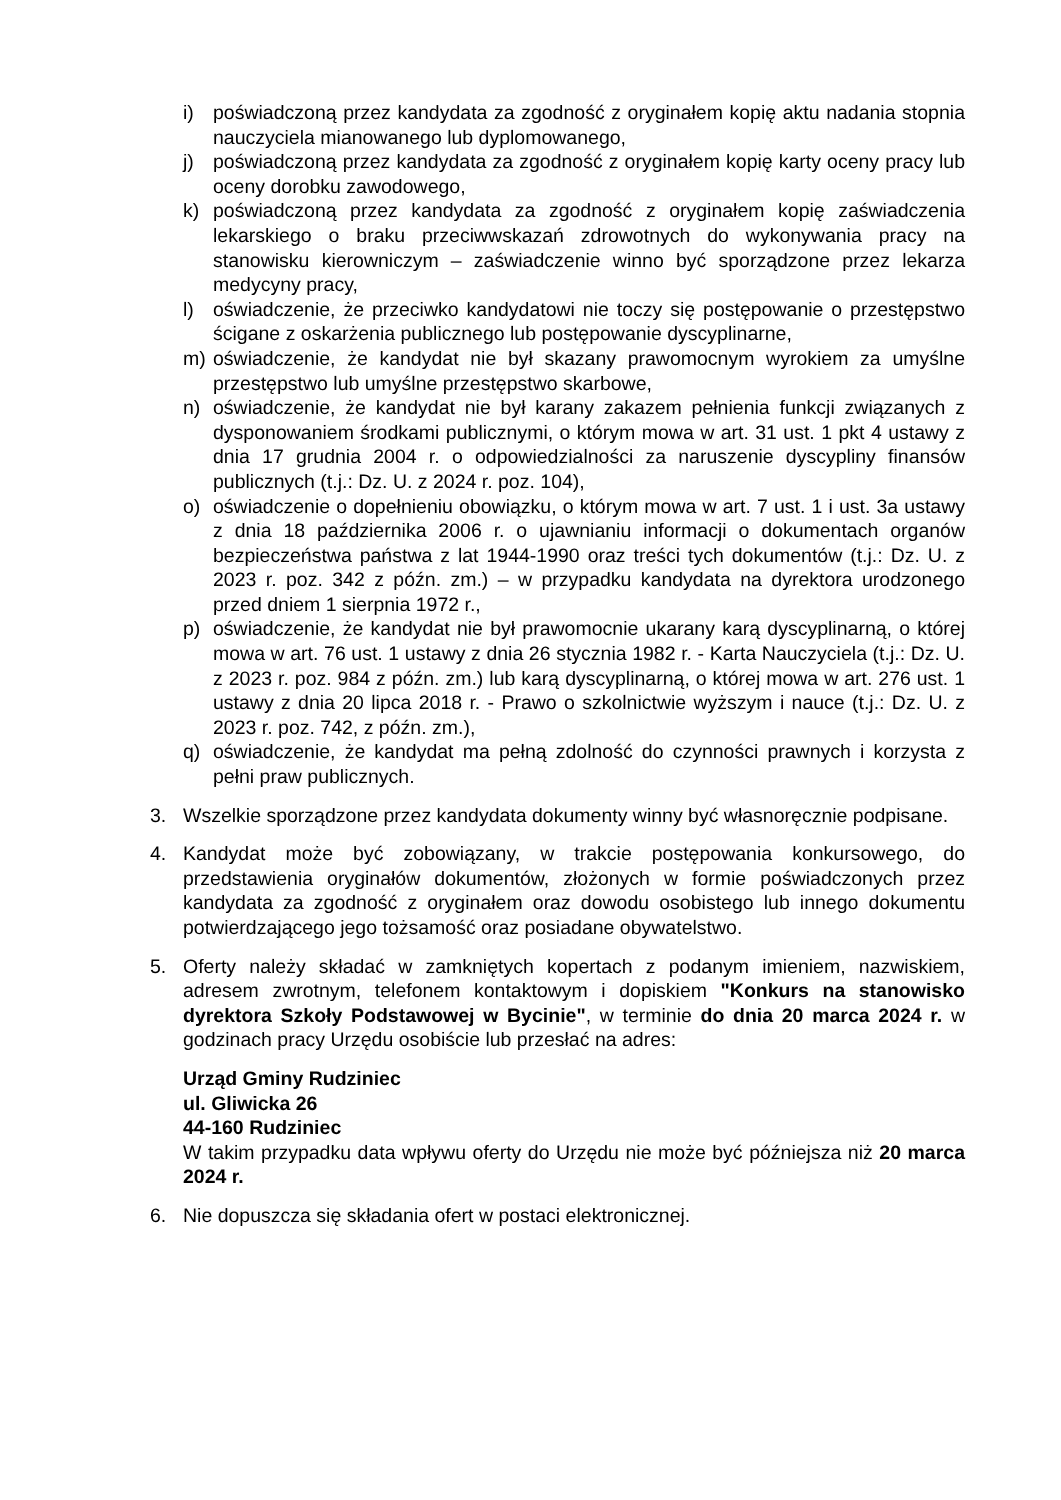i) poświadczoną przez kandydata za zgodność z oryginałem kopię aktu nadania stopnia nauczyciela mianowanego lub dyplomowanego,
j) poświadczoną przez kandydata za zgodność z oryginałem kopię karty oceny pracy lub oceny dorobku zawodowego,
k) poświadczoną przez kandydata za zgodność z oryginałem kopię zaświadczenia lekarskiego o braku przeciwwskazań zdrowotnych do wykonywania pracy na stanowisku kierowniczym – zaświadczenie winno być sporządzone przez lekarza medycyny pracy,
l) oświadczenie, że przeciwko kandydatowi nie toczy się postępowanie o przestępstwo ścigane z oskarżenia publicznego lub postępowanie dyscyplinarne,
m) oświadczenie, że kandydat nie był skazany prawomocnym wyrokiem za umyślne przestępstwo lub umyślne przestępstwo skarbowe,
n) oświadczenie, że kandydat nie był karany zakazem pełnienia funkcji związanych z dysponowaniem środkami publicznymi, o którym mowa w art. 31 ust. 1 pkt 4 ustawy z dnia 17 grudnia 2004 r. o odpowiedzialności za naruszenie dyscypliny finansów publicznych (t.j.: Dz. U. z 2024 r. poz. 104),
o) oświadczenie o dopełnieniu obowiązku, o którym mowa w art. 7 ust. 1 i ust. 3a ustawy z dnia 18 października 2006 r. o ujawnianiu informacji o dokumentach organów bezpieczeństwa państwa z lat 1944-1990 oraz treści tych dokumentów (t.j.: Dz. U. z 2023 r. poz. 342 z późn. zm.) – w przypadku kandydata na dyrektora urodzonego przed dniem 1 sierpnia 1972 r.,
p) oświadczenie, że kandydat nie był prawomocnie ukarany karą dyscyplinarną, o której mowa w art. 76 ust. 1 ustawy z dnia 26 stycznia 1982 r. - Karta Nauczyciela (t.j.: Dz. U. z 2023 r. poz. 984 z późn. zm.) lub karą dyscyplinarną, o której mowa w art. 276 ust. 1 ustawy z dnia 20 lipca 2018 r. - Prawo o szkolnictwie wyższym i nauce (t.j.: Dz. U. z 2023 r. poz. 742, z późn. zm.),
q) oświadczenie, że kandydat ma pełną zdolność do czynności prawnych i korzysta z pełni praw publicznych.
3. Wszelkie sporządzone przez kandydata dokumenty winny być własnoręcznie podpisane.
4. Kandydat może być zobowiązany, w trakcie postępowania konkursowego, do przedstawienia oryginałów dokumentów, złożonych w formie poświadczonych przez kandydata za zgodność z oryginałem oraz dowodu osobistego lub innego dokumentu potwierdzającego jego tożsamość oraz posiadane obywatelstwo.
5. Oferty należy składać w zamkniętych kopertach z podanym imieniem, nazwiskiem, adresem zwrotnym, telefonem kontaktowym i dopiskiem "Konkurs na stanowisko dyrektora Szkoły Podstawowej w Bycinie", w terminie do dnia 20 marca 2024 r. w godzinach pracy Urzędu osobiście lub przesłać na adres:
Urząd Gminy Rudziniec
ul. Gliwicka 26
44-160 Rudziniec
W takim przypadku data wpływu oferty do Urzędu nie może być późniejsza niż 20 marca 2024 r.
6. Nie dopuszcza się składania ofert w postaci elektronicznej.